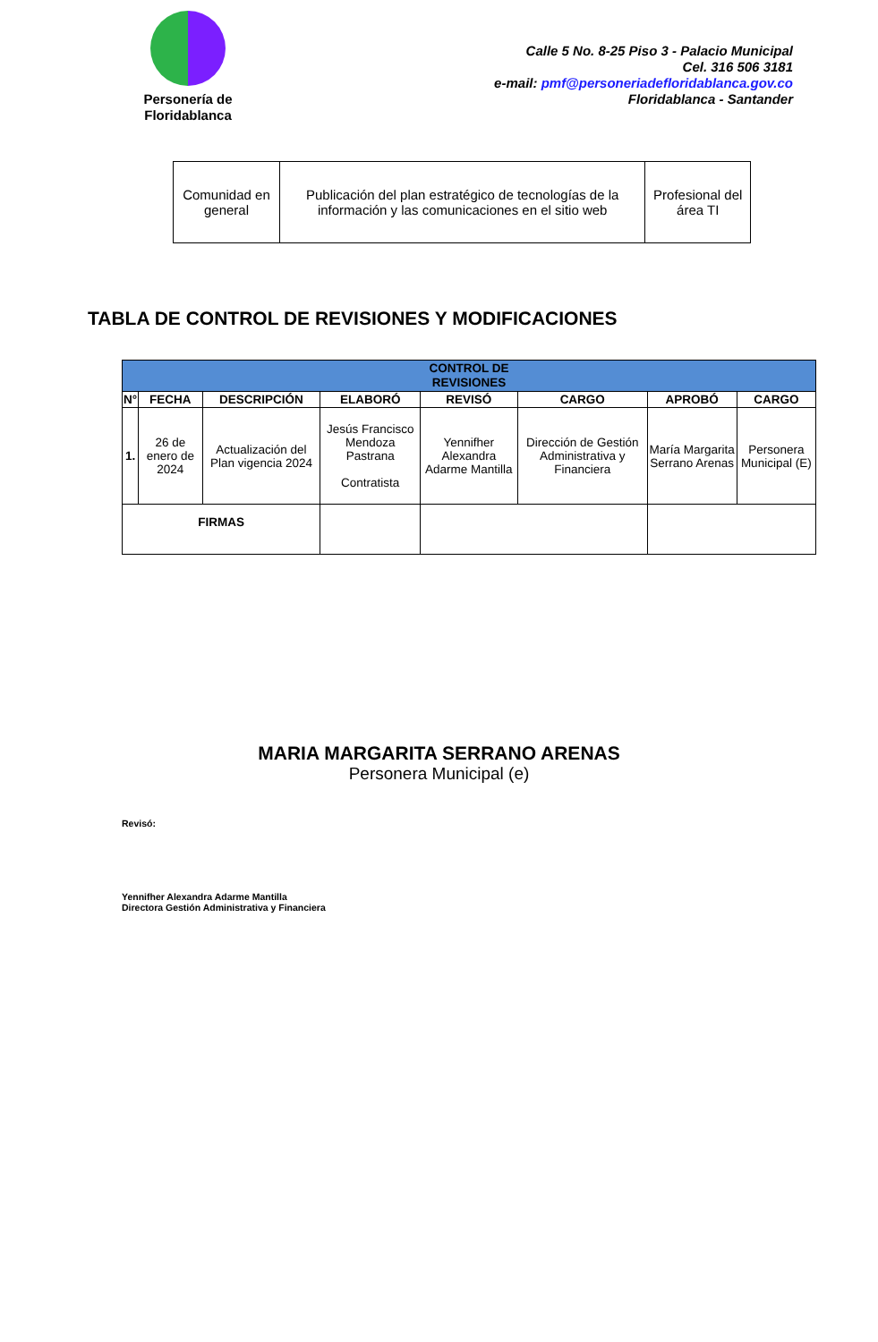Personería de
Floridablanca
Calle 5 No. 8-25 Piso 3 - Palacio Municipal
Cel. 316 506 3181
e-mail: pmf@personeriadefloridablanca.gov.co
Floridablanca - Santander
| Comunidad en general | Publicación del plan estratégico de tecnologías de la información y las comunicaciones en el sitio web | Profesional del área TI |
TABLA DE CONTROL DE REVISIONES Y MODIFICACIONES
| CONTROL DE REVISIONES | | | | | | | |
| --- | --- | --- | --- | --- | --- | --- | --- |
| N° | FECHA | DESCRIPCIÓN | ELABORÓ | REVISÓ | CARGO | APROBÓ | CARGO |
| 1. | 26 de enero de 2024 | Actualización del Plan vigencia 2024 | Jesús Francisco Mendoza Pastrana Contratista | Yennifher Alexandra Adarme Mantilla | Dirección de Gestión Administrativa y Financiera | María Margarita Serrano Arenas | Personera Municipal (E) |
| FIRMAS | | | | | | | |
MARIA MARGARITA SERRANO ARENAS
Personera Municipal (e)
Revisó:
Yennifher Alexandra Adarme Mantilla
Directora Gestión Administrativa y Financiera